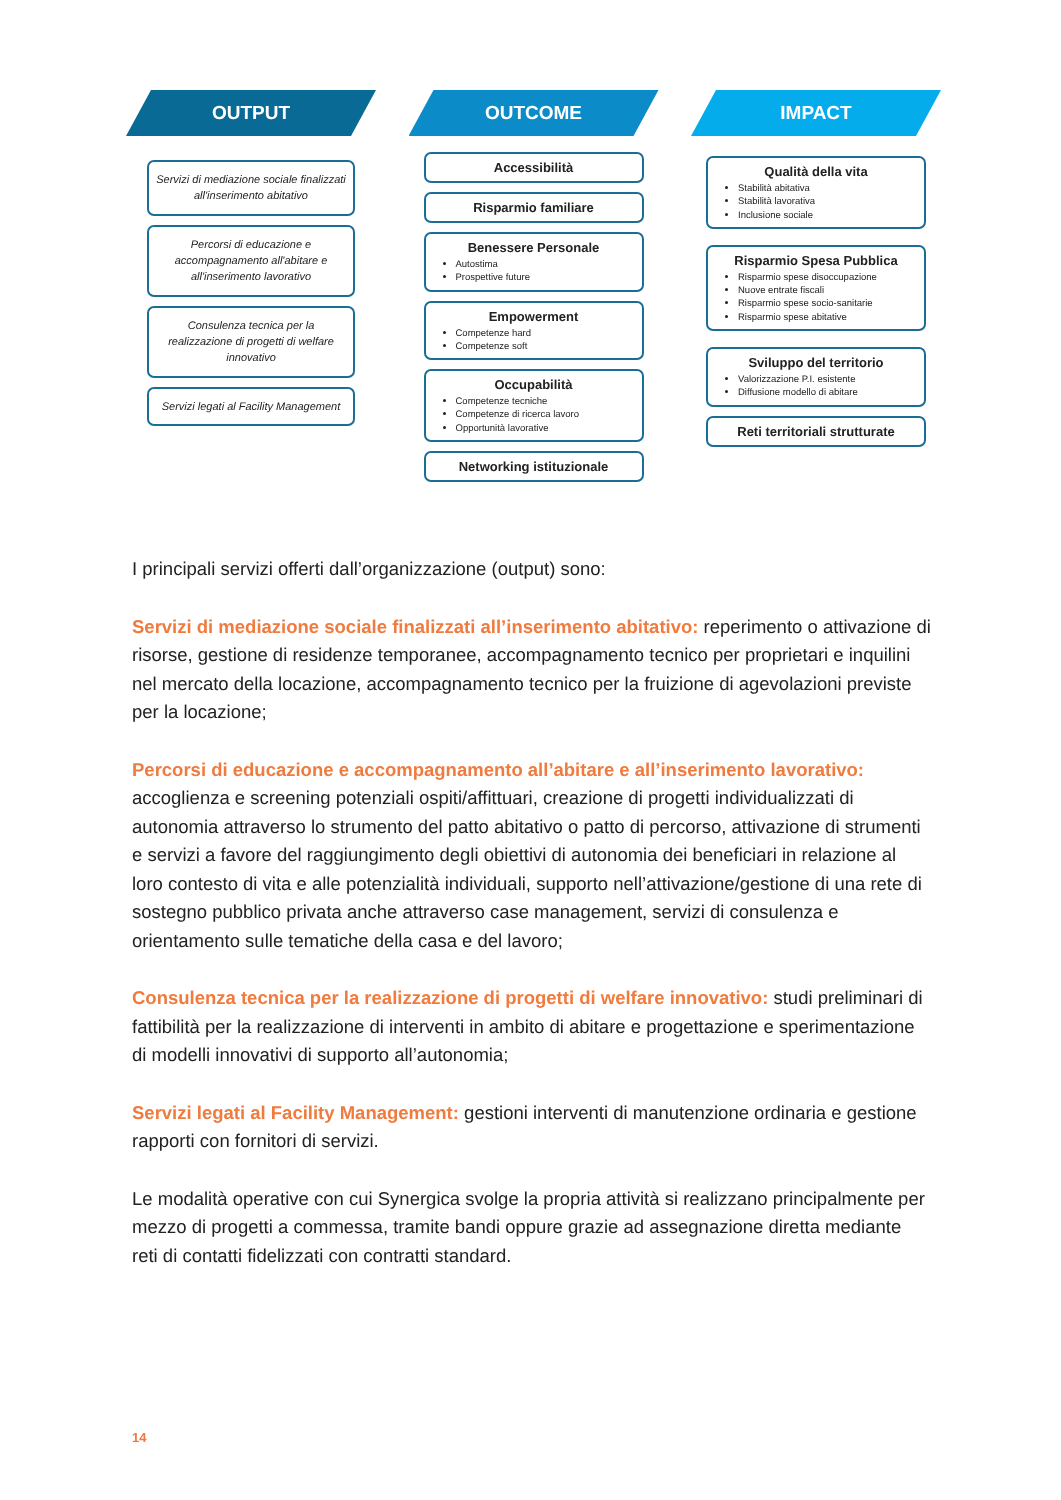OUTPUT
Servizi di mediazione sociale finalizzati all'inserimento abitativo
Percorsi di educazione e accompagnamento all'abitare e all'inserimento lavorativo
Consulenza tecnica per la realizzazione di progetti di welfare innovativo
Servizi legati al Facility Management
OUTCOME
Accessibilità
Risparmio familiare
Benessere Personale
Autostima
Prospettive future
Empowerment
Competenze hard
Competenze soft
Occupabilità
Competenze tecniche
Competenze di ricerca lavoro
Opportunità lavorative
Networking istituzionale
IMPACT
Qualità della vita
Stabilità abitativa
Stabilità lavorativa
Inclusione sociale
Risparmio Spesa Pubblica
Risparmio spese disoccupazione
Nuove entrate fiscali
Risparmio spese socio-sanitarie
Risparmio spese abitative
Sviluppo del territorio
Valorizzazione P.I. esistente
Diffusione modello di abitare
Reti territoriali strutturate
I principali servizi offerti dall’organizzazione (output) sono:
Servizi di mediazione sociale finalizzati all’inserimento abitativo: reperimento o attivazione di risorse, gestione di residenze temporanee, accompagnamento tecnico per proprietari e inquilini nel mercato della locazione, accompagnamento tecnico per la fruizione di agevolazioni previste per la locazione;
Percorsi di educazione e accompagnamento all’abitare e all’inserimento lavorativo: accoglienza e screening potenziali ospiti/affittuari, creazione di progetti individualizzati di autonomia attraverso lo strumento del patto abitativo o patto di percorso, attivazione di strumenti e servizi a favore del raggiungimento degli obiettivi di autonomia dei beneficiari in relazione al loro contesto di vita e alle potenzialità individuali, supporto nell’attivazione/gestione di una rete di sostegno pubblico privata anche attraverso case management, servizi di consulenza e orientamento sulle tematiche della casa e del lavoro;
Consulenza tecnica per la realizzazione di progetti di welfare innovativo: studi preliminari di fattibilità per la realizzazione di interventi in ambito di abitare e progettazione e sperimentazione di modelli innovativi di supporto all’autonomia;
Servizi legati al Facility Management: gestioni interventi di manutenzione ordinaria e gestione rapporti con fornitori di servizi.
Le modalità operative con cui Synergica svolge la propria attività si realizzano principalmente per mezzo di progetti a commessa, tramite bandi oppure grazie ad assegnazione diretta mediante reti di contatti fidelizzati con contratti standard.
14